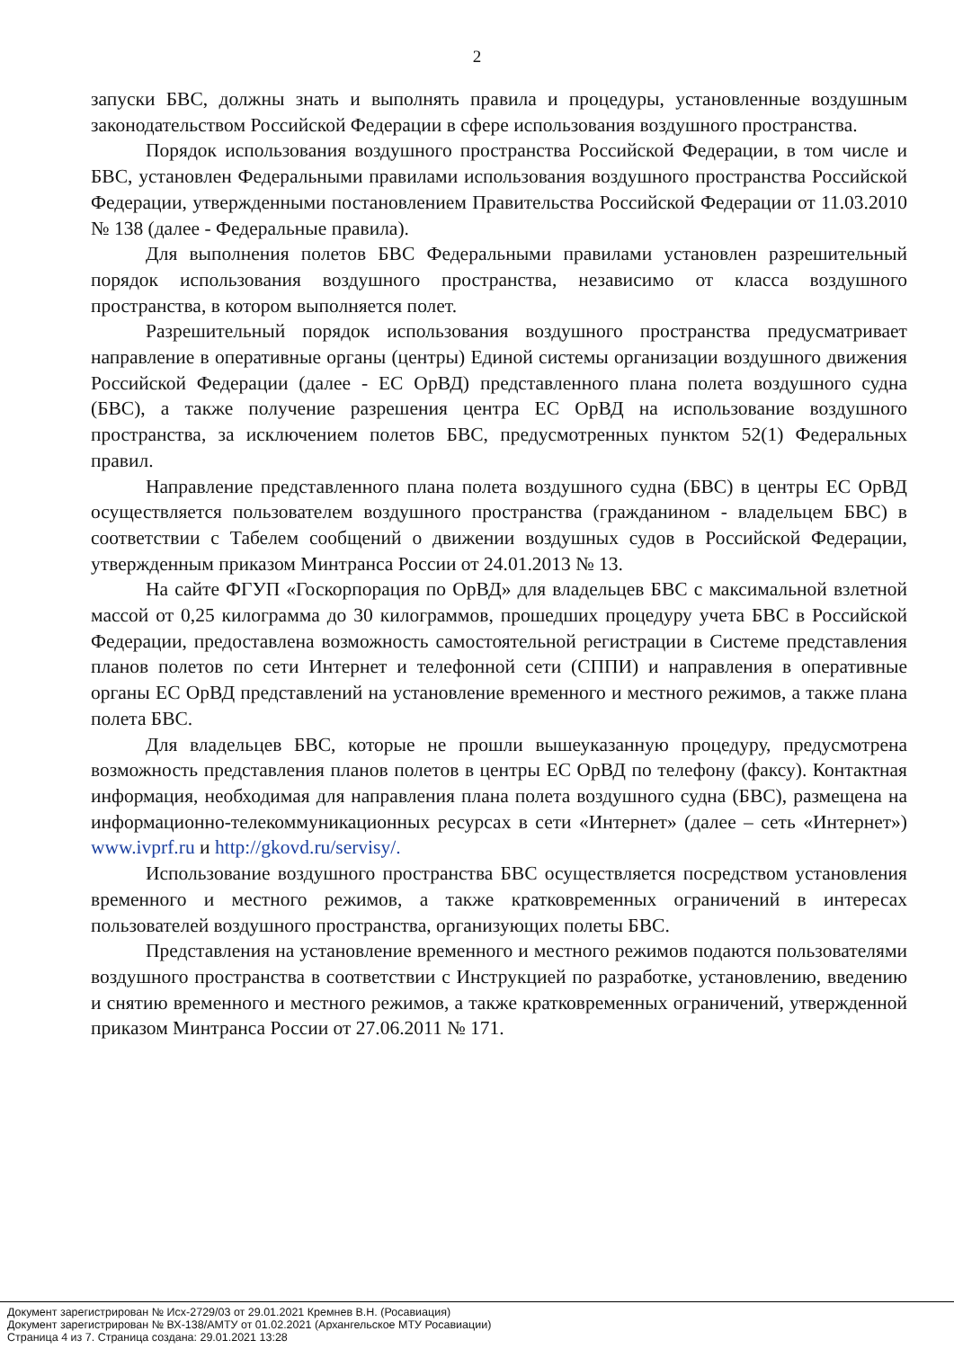2
запуски БВС, должны знать и выполнять правила и процедуры, установленные воздушным законодательством Российской Федерации в сфере использования воздушного пространства.
Порядок использования воздушного пространства Российской Федерации, в том числе и БВС, установлен Федеральными правилами использования воздушного пространства Российской Федерации, утвержденными постановлением Правительства Российской Федерации от 11.03.2010 № 138 (далее - Федеральные правила).
Для выполнения полетов БВС Федеральными правилами установлен разрешительный порядок использования воздушного пространства, независимо от класса воздушного пространства, в котором выполняется полет.
Разрешительный порядок использования воздушного пространства предусматривает направление в оперативные органы (центры) Единой системы организации воздушного движения Российской Федерации (далее - ЕС ОрВД) представленного плана полета воздушного судна (БВС), а также получение разрешения центра ЕС ОрВД на использование воздушного пространства, за исключением полетов БВС, предусмотренных пунктом 52(1) Федеральных правил.
Направление представленного плана полета воздушного судна (БВС) в центры ЕС ОрВД осуществляется пользователем воздушного пространства (гражданином - владельцем БВС) в соответствии с Табелем сообщений о движении воздушных судов в Российской Федерации, утвержденным приказом Минтранса России от 24.01.2013 № 13.
На сайте ФГУП «Госкорпорация по ОрВД» для владельцев БВС с максимальной взлетной массой от 0,25 килограмма до 30 килограммов, прошедших процедуру учета БВС в Российской Федерации, предоставлена возможность самостоятельной регистрации в Системе представления планов полетов по сети Интернет и телефонной сети (СППИ) и направления в оперативные органы ЕС ОрВД представлений на установление временного и местного режимов, а также плана полета БВС.
Для владельцев БВС, которые не прошли вышеуказанную процедуру, предусмотрена возможность представления планов полетов в центры ЕС ОрВД по телефону (факсу). Контактная информация, необходимая для направления плана полета воздушного судна (БВС), размещена на информационно-телекоммуникационных ресурсах в сети «Интернет» (далее – сеть «Интернет») www.ivprf.ru и http://gkovd.ru/servisy/.
Использование воздушного пространства БВС осуществляется посредством установления временного и местного режимов, а также кратковременных ограничений в интересах пользователей воздушного пространства, организующих полеты БВС.
Представления на установление временного и местного режимов подаются пользователями воздушного пространства в соответствии с Инструкцией по разработке, установлению, введению и снятию временного и местного режимов, а также кратковременных ограничений, утвержденной приказом Минтранса России от 27.06.2011 № 171.
Документ зарегистрирован № Исх-2729/03 от 29.01.2021 Кремнев В.Н. (Росавиация)
Документ зарегистрирован № ВХ-138/АМТУ от 01.02.2021 (Архангельское МТУ Росавиации)
Страница 4 из 7. Страница создана: 29.01.2021 13:28